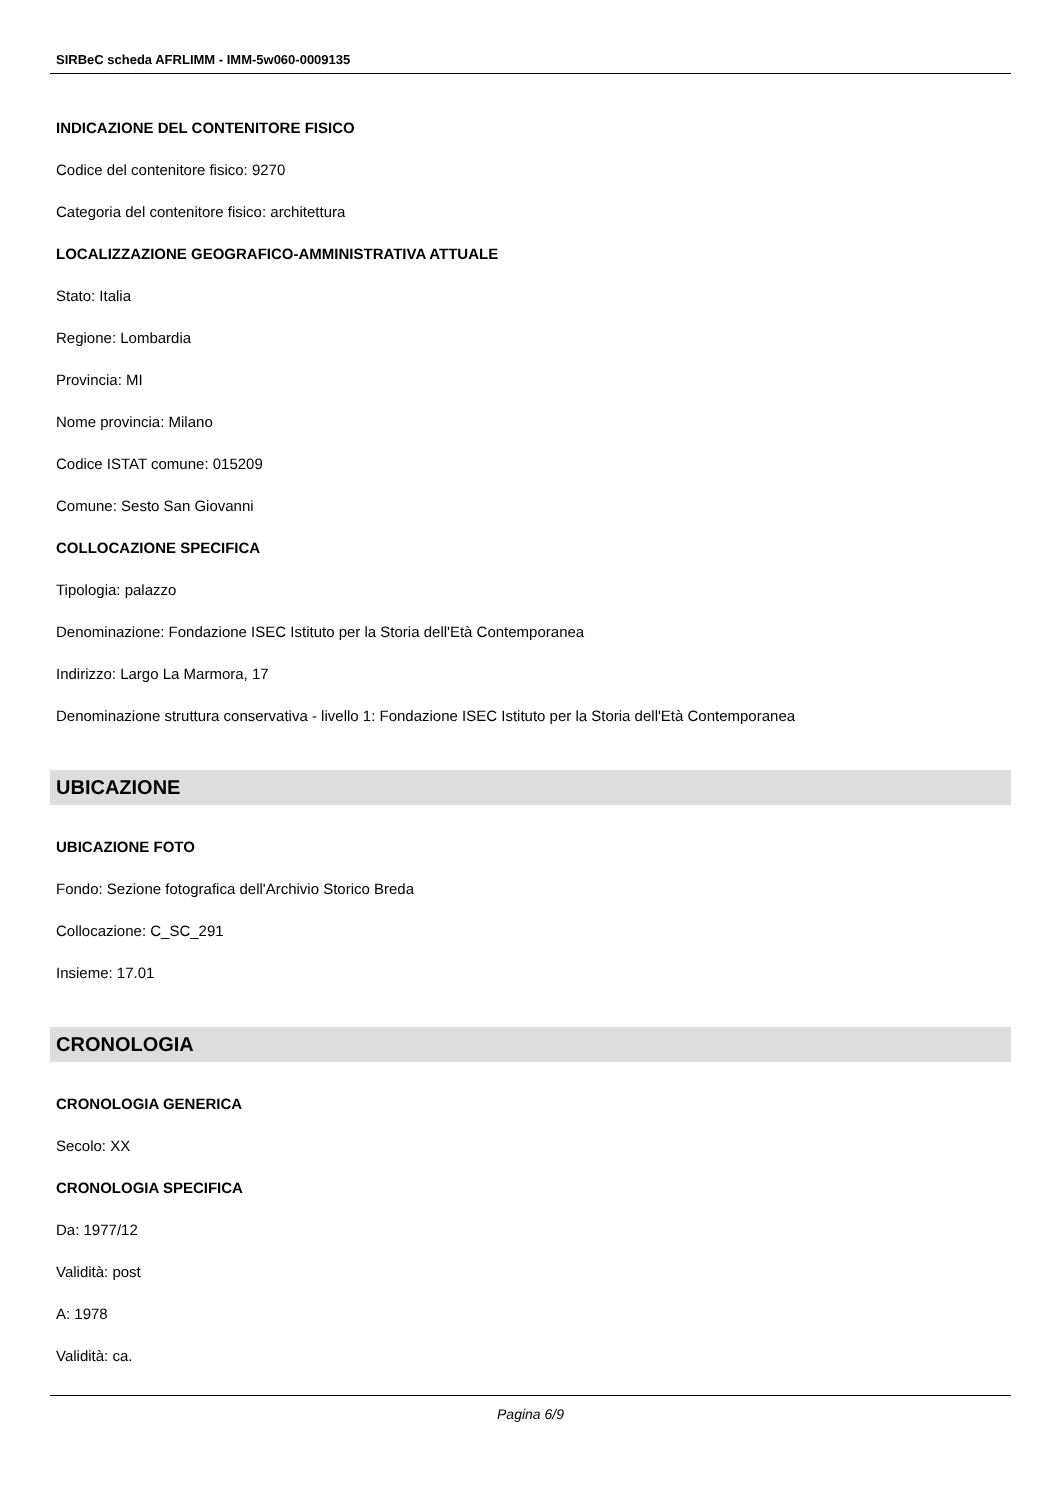SIRBeC scheda AFRLIMM - IMM-5w060-0009135
INDICAZIONE DEL CONTENITORE FISICO
Codice del contenitore fisico: 9270
Categoria del contenitore fisico: architettura
LOCALIZZAZIONE GEOGRAFICO-AMMINISTRATIVA ATTUALE
Stato: Italia
Regione: Lombardia
Provincia: MI
Nome provincia: Milano
Codice ISTAT comune: 015209
Comune: Sesto San Giovanni
COLLOCAZIONE SPECIFICA
Tipologia: palazzo
Denominazione: Fondazione ISEC Istituto per la Storia dell'Età Contemporanea
Indirizzo: Largo La Marmora, 17
Denominazione struttura conservativa - livello 1: Fondazione ISEC Istituto per la Storia dell'Età Contemporanea
UBICAZIONE
UBICAZIONE FOTO
Fondo: Sezione fotografica dell'Archivio Storico Breda
Collocazione: C_SC_291
Insieme: 17.01
CRONOLOGIA
CRONOLOGIA GENERICA
Secolo: XX
CRONOLOGIA SPECIFICA
Da: 1977/12
Validità: post
A: 1978
Validità: ca.
Pagina 6/9